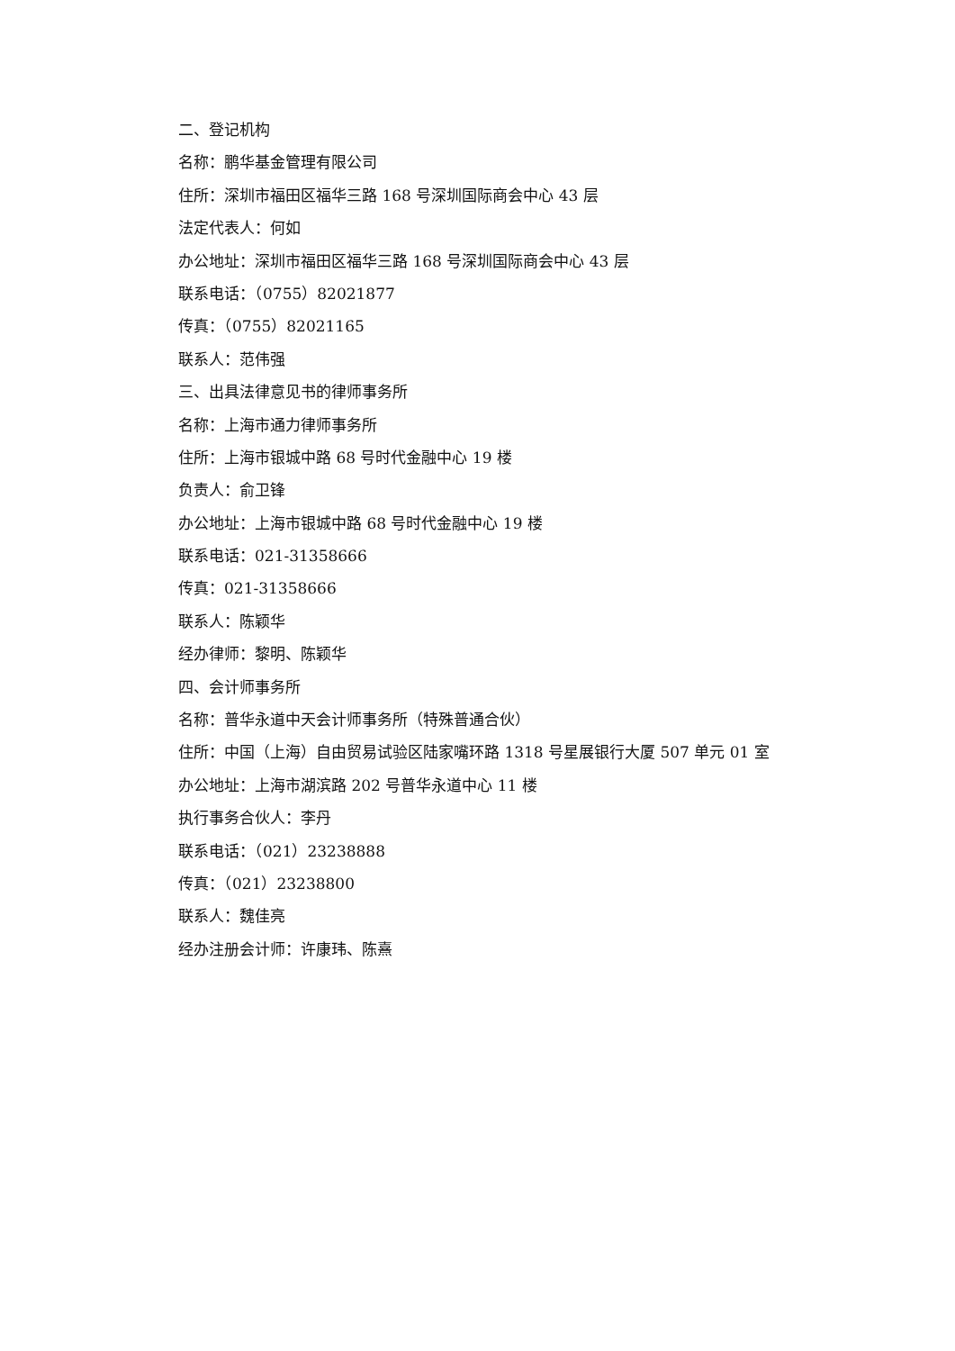二、登记机构
名称：鹏华基金管理有限公司
住所：深圳市福田区福华三路 168 号深圳国际商会中心 43 层
法定代表人：何如
办公地址：深圳市福田区福华三路 168 号深圳国际商会中心 43 层
联系电话：（0755）82021877
传真：（0755）82021165
联系人：范伟强
三、出具法律意见书的律师事务所
名称：上海市通力律师事务所
住所：上海市银城中路 68 号时代金融中心 19 楼
负责人：俞卫锋
办公地址：上海市银城中路 68 号时代金融中心 19 楼
联系电话：021-31358666
传真：021-31358666
联系人：陈颖华
经办律师：黎明、陈颖华
四、会计师事务所
名称：普华永道中天会计师事务所（特殊普通合伙）
住所：中国（上海）自由贸易试验区陆家嘴环路 1318 号星展银行大厦 507 单元 01 室
办公地址：上海市湖滨路 202 号普华永道中心 11 楼
执行事务合伙人：李丹
联系电话：（021）23238888
传真：（021）23238800
联系人：魏佳亮
经办注册会计师：许康玮、陈熹